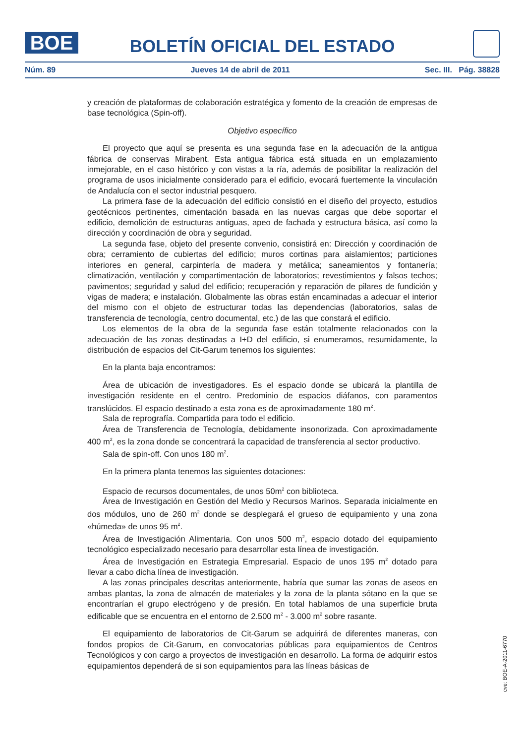BOE
BOLETÍN OFICIAL DEL ESTADO
Núm. 89 Jueves 14 de abril de 2011 Sec. III. Pág. 38828
y creación de plataformas de colaboración estratégica y fomento de la creación de empresas de base tecnológica (Spin-off).
Objetivo específico
El proyecto que aquí se presenta es una segunda fase en la adecuación de la antigua fábrica de conservas Mirabent. Esta antigua fábrica está situada en un emplazamiento inmejorable, en el caso histórico y con vistas a la ría, además de posibilitar la realización del programa de usos inicialmente considerado para el edificio, evocará fuertemente la vinculación de Andalucía con el sector industrial pesquero.
La primera fase de la adecuación del edificio consistió en el diseño del proyecto, estudios geotécnicos pertinentes, cimentación basada en las nuevas cargas que debe soportar el edificio, demolición de estructuras antiguas, apeo de fachada y estructura básica, así como la dirección y coordinación de obra y seguridad.
La segunda fase, objeto del presente convenio, consistirá en: Dirección y coordinación de obra; cerramiento de cubiertas del edificio; muros cortinas para aislamientos; particiones interiores en general, carpintería de madera y metálica; saneamientos y fontanería; climatización, ventilación y compartimentación de laboratorios; revestimientos y falsos techos; pavimentos; seguridad y salud del edificio; recuperación y reparación de pilares de fundición y vigas de madera; e instalación. Globalmente las obras están encaminadas a adecuar el interior del mismo con el objeto de estructurar todas las dependencias (laboratorios, salas de transferencia de tecnología, centro documental, etc.) de las que constará el edificio.
Los elementos de la obra de la segunda fase están totalmente relacionados con la adecuación de las zonas destinadas a I+D del edificio, si enumeramos, resumidamente, la distribución de espacios del Cit-Garum tenemos los siguientes:
En la planta baja encontramos:
Área de ubicación de investigadores. Es el espacio donde se ubicará la plantilla de investigación residente en el centro. Predominio de espacios diáfanos, con paramentos translúcidos. El espacio destinado a esta zona es de aproximadamente 180 m<sup>2</sup>.
Sala de reprografía. Compartida para todo el edificio.
Área de Transferencia de Tecnología, debidamente insonorizada. Con aproximadamente 400 m<sup>2</sup>, es la zona donde se concentrará la capacidad de transferencia al sector productivo.
Sala de spin-off. Con unos 180 m<sup>2</sup>.
En la primera planta tenemos las siguientes dotaciones:
Espacio de recursos documentales, de unos 50m<sup>2</sup> con biblioteca.
Área de Investigación en Gestión del Medio y Recursos Marinos. Separada inicialmente en dos módulos, uno de 260 m<sup>2</sup> donde se desplegará el grueso de equipamiento y una zona «húmeda» de unos 95 m<sup>2</sup>.
Área de Investigación Alimentaria. Con unos 500 m<sup>2</sup>, espacio dotado del equipamiento tecnológico especializado necesario para desarrollar esta línea de investigación.
Área de Investigación en Estrategia Empresarial. Espacio de unos 195 m<sup>2</sup> dotado para llevar a cabo dicha línea de investigación.
A las zonas principales descritas anteriormente, habría que sumar las zonas de aseos en ambas plantas, la zona de almacén de materiales y la zona de la planta sótano en la que se encontrarían el grupo electrógeno y de presión. En total hablamos de una superficie bruta edificable que se encuentra en el entorno de 2.500 m<sup>2</sup> - 3.000 m<sup>2</sup> sobre rasante.
El equipamiento de laboratorios de Cit-Garum se adquirirá de diferentes maneras, con fondos propios de Cit-Garum, en convocatorias públicas para equipamientos de Centros Tecnológicos y con cargo a proyectos de investigación en desarrollo. La forma de adquirir estos equipamientos dependerá de si son equipamientos para las líneas básicas de
cve: BOE-A-2011-6770